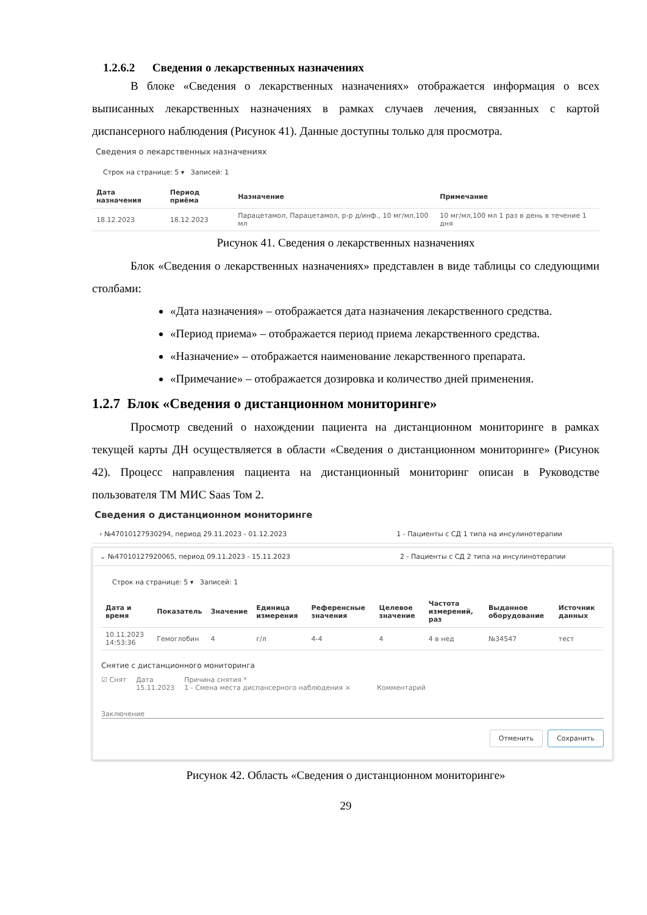1.2.6.2 Сведения о лекарственных назначениях
В блоке «Сведения о лекарственных назначениях» отображается информация о всех выписанных лекарственных назначениях в рамках случаев лечения, связанных с картой диспансерного наблюдения (Рисунок 41). Данные доступны только для просмотра.
Сведения о лекарственных назначениях
Строк на странице: 5 ▾ Записей: 1
| Дата назначения | Период приёма | Назначение | Примечание |
| --- | --- | --- | --- |
| 18.12.2023 | 18.12.2023 | Парацетамол, Парацетамол, р-р д/инф., 10 мг/мл,100 мл | 10 мг/мл,100 мл 1 раз в день в течение 1 дня |
Рисунок 41. Сведения о лекарственных назначениях
Блок «Сведения о лекарственных назначениях» представлен в виде таблицы со следующими столбами:
«Дата назначения» – отображается дата назначения лекарственного средства.
«Период приема» – отображается период приема лекарственного средства.
«Назначение» – отображается наименование лекарственного препарата.
«Примечание» – отображается дозировка и количество дней применения.
1.2.7 Блок «Сведения о дистанционном мониторинге»
Просмотр сведений о нахождении пациента на дистанционном мониторинге в рамках текущей карты ДН осуществляется в области «Сведения о дистанционном мониторинге» (Рисунок 42). Процесс направления пациента на дистанционный мониторинг описан в Руководстве пользователя ТМ МИС Saas Том 2.
Сведения о дистанционном мониторинге
› №47010127930294, период 29.11.2023 - 01.12.2023 1 - Пациенты с СД 1 типа на инсулинотерапии
⌄ №47010127920065, период 09.11.2023 - 15.11.2023 2 - Пациенты с СД 2 типа на инсулинотерапии
Строк на странице: 5 ▾ Записей: 1
| Дата и время | Показатель | Значение | Единица измерения | Референсные значения | Целевое значение | Частота измерений, раз | Выданное оборудование | Источник данных |
| --- | --- | --- | --- | --- | --- | --- | --- | --- |
| 10.11.2023 14:53:36 | Гемоглобин | 4 | г/л | 4-4 | 4 | 4 в нед | №34547 | тест |
Снятие с дистанционного мониторинга
☑ Снят Дата
15.11.2023 Причина снятия *
1 - Смена места диспансерного наблюдения ×
Комментарий
Заключение
Отменить Сохранить
Рисунок 42. Область «Сведения о дистанционном мониторинге»
29